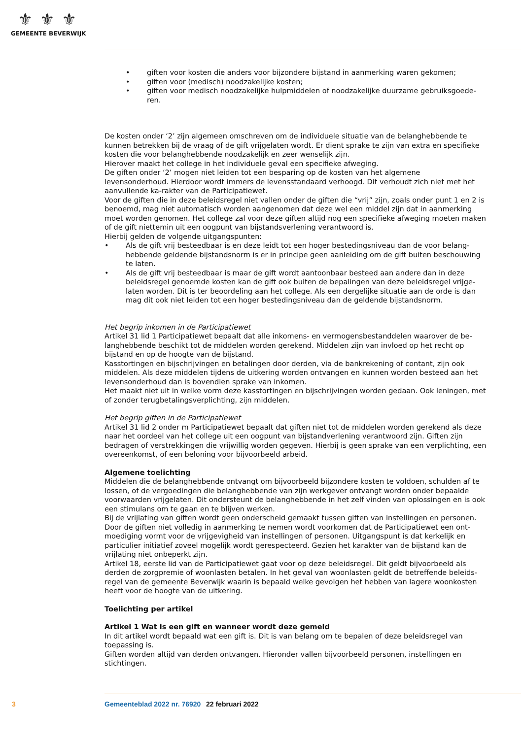⚜⚜⚜
GEMEENTE BEVERWIJK
• giften voor kosten die anders voor bijzondere bijstand in aanmerking waren gekomen;
• giften voor (medisch) noodzakelijke kosten;
• giften voor medisch noodzakelijke hulpmiddelen of noodzakelijke duurzame gebruiksgoede-ren.
De kosten onder ‘2’ zijn algemeen omschreven om de individuele situatie van de belanghebbende te kunnen betrekken bij de vraag of de gift vrijgelaten wordt. Er dient sprake te zijn van extra en specifieke kosten die voor belanghebbende noodzakelijk en zeer wenselijk zijn.
Hierover maakt het college in het individuele geval een specifieke afweging.
De giften onder ‘2’ mogen niet leiden tot een besparing op de kosten van het algemene levensonderhoud. Hierdoor wordt immers de levensstandaard verhoogd. Dit verhoudt zich niet met het aanvullende ka-rakter van de Participatiewet.
Voor de giften die in deze beleidsregel niet vallen onder de giften die “vrij” zijn, zoals onder punt 1 en 2 is benoemd, mag niet automatisch worden aangenomen dat deze wel een middel zijn dat in aanmerking moet worden genomen. Het college zal voor deze giften altijd nog een specifieke afweging moeten maken of de gift niettemin uit een oogpunt van bijstandsverlening verantwoord is.
Hierbij gelden de volgende uitgangspunten:
• Als de gift vrij besteedbaar is en deze leidt tot een hoger bestedingsniveau dan de voor belang-hebbende geldende bijstandsnorm is er in principe geen aanleiding om de gift buiten beschouwing te laten.
• Als de gift vrij besteedbaar is maar de gift wordt aantoonbaar besteed aan andere dan in deze beleidsregel genoemde kosten kan de gift ook buiten de bepalingen van deze beleidsregel vrijge-laten worden. Dit is ter beoordeling aan het college. Als een dergelijke situatie aan de orde is dan mag dit ook niet leiden tot een hoger bestedingsniveau dan de geldende bijstandsnorm.
Het begrip inkomen in de Participatiewet
Artikel 31 lid 1 Participatiewet bepaalt dat alle inkomens- en vermogensbestanddelen waarover de be-langhebbende beschikt tot de middelen worden gerekend. Middelen zijn van invloed op het recht op bijstand en op de hoogte van de bijstand.
Kasstortingen en bijschrijvingen en betalingen door derden, via de bankrekening of contant, zijn ook middelen. Als deze middelen tijdens de uitkering worden ontvangen en kunnen worden besteed aan het levensonderhoud dan is bovendien sprake van inkomen.
Het maakt niet uit in welke vorm deze kasstortingen en bijschrijvingen worden gedaan. Ook leningen, met of zonder terugbetalingsverplichting, zijn middelen.
Het begrip giften in de Participatiewet
Artikel 31 lid 2 onder m Participatiewet bepaalt dat giften niet tot de middelen worden gerekend als deze naar het oordeel van het college uit een oogpunt van bijstandverlening verantwoord zijn. Giften zijn bedragen of verstrekkingen die vrijwillig worden gegeven. Hierbij is geen sprake van een verplichting, een overeenkomst, of een beloning voor bijvoorbeeld arbeid.
Algemene toelichting
Middelen die de belanghebbende ontvangt om bijvoorbeeld bijzondere kosten te voldoen, schulden af te lossen, of de vergoedingen die belanghebbende van zijn werkgever ontvangt worden onder bepaalde voorwaarden vrijgelaten. Dit ondersteunt de belanghebbende in het zelf vinden van oplossingen en is ook een stimulans om te gaan en te blijven werken.
Bij de vrijlating van giften wordt geen onderscheid gemaakt tussen giften van instellingen en personen. Door de giften niet volledig in aanmerking te nemen wordt voorkomen dat de Participatiewet een ont-moediging vormt voor de vrijgevigheid van instellingen of personen. Uitgangspunt is dat kerkelijk en particulier initiatief zoveel mogelijk wordt gerespecteerd. Gezien het karakter van de bijstand kan de vrijlating niet onbeperkt zijn.
Artikel 18, eerste lid van de Participatiewet gaat voor op deze beleidsregel. Dit geldt bijvoorbeeld als derden de zorgpremie of woonlasten betalen. In het geval van woonlasten geldt de betreffende beleids-regel van de gemeente Beverwijk waarin is bepaald welke gevolgen het hebben van lagere woonkosten heeft voor de hoogte van de uitkering.
Toelichting per artikel
Artikel 1 Wat is een gift en wanneer wordt deze gemeld
In dit artikel wordt bepaald wat een gift is. Dit is van belang om te bepalen of deze beleidsregel van toepassing is.
Giften worden altijd van derden ontvangen. Hieronder vallen bijvoorbeeld personen, instellingen en stichtingen.
3 Gemeenteblad 2022 nr. 76920 22 februari 2022